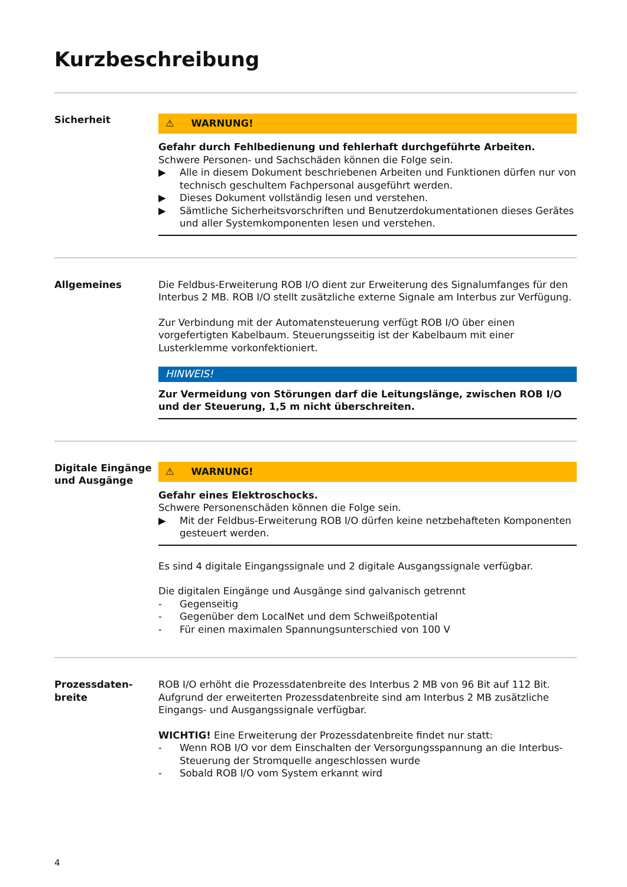Kurzbeschreibung
Sicherheit
⚠ WARNUNG!
Gefahr durch Fehlbedienung und fehlerhaft durchgeführte Arbeiten.
Schwere Personen- und Sachschäden können die Folge sein.
▶ Alle in diesem Dokument beschriebenen Arbeiten und Funktionen dürfen nur von technisch geschultem Fachpersonal ausgeführt werden.
▶ Dieses Dokument vollständig lesen und verstehen.
▶ Sämtliche Sicherheitsvorschriften und Benutzerdokumentationen dieses Gerätes und aller Systemkomponenten lesen und verstehen.
Allgemeines Die Feldbus-Erweiterung ROB I/O dient zur Erweiterung des Signalumfanges für den Interbus 2 MB. ROB I/O stellt zusätzliche externe Signale am Interbus zur Verfügung.
Zur Verbindung mit der Automatensteuerung verfügt ROB I/O über einen vorgefertigten Kabelbaum. Steuerungsseitig ist der Kabelbaum mit einer Lusterklemme vorkonfektioniert.
HINWEIS!
Zur Vermeidung von Störungen darf die Leitungslänge, zwischen ROB I/O und der Steuerung, 1,5 m nicht überschreiten.
Digitale Eingänge und Ausgänge
⚠ WARNUNG!
Gefahr eines Elektroschocks.
Schwere Personenschäden können die Folge sein.
▶ Mit der Feldbus-Erweiterung ROB I/O dürfen keine netzbehafteten Komponenten gesteuert werden.
Es sind 4 digitale Eingangssignale und 2 digitale Ausgangssignale verfügbar.
Die digitalen Eingänge und Ausgänge sind galvanisch getrennt
- Gegenseitig
- Gegenüber dem LocalNet und dem Schweißpotential
- Für einen maximalen Spannungsunterschied von 100 V
Prozessdaten-
breite
ROB I/O erhöht die Prozessdatenbreite des Interbus 2 MB von 96 Bit auf 112 Bit. Aufgrund der erweiterten Prozessdatenbreite sind am Interbus 2 MB zusätzliche Eingangs- und Ausgangssignale verfügbar.
WICHTIG! Eine Erweiterung der Prozessdatenbreite findet nur statt:
- Wenn ROB I/O vor dem Einschalten der Versorgungsspannung an die Interbus-Steuerung der Stromquelle angeschlossen wurde
- Sobald ROB I/O vom System erkannt wird
4